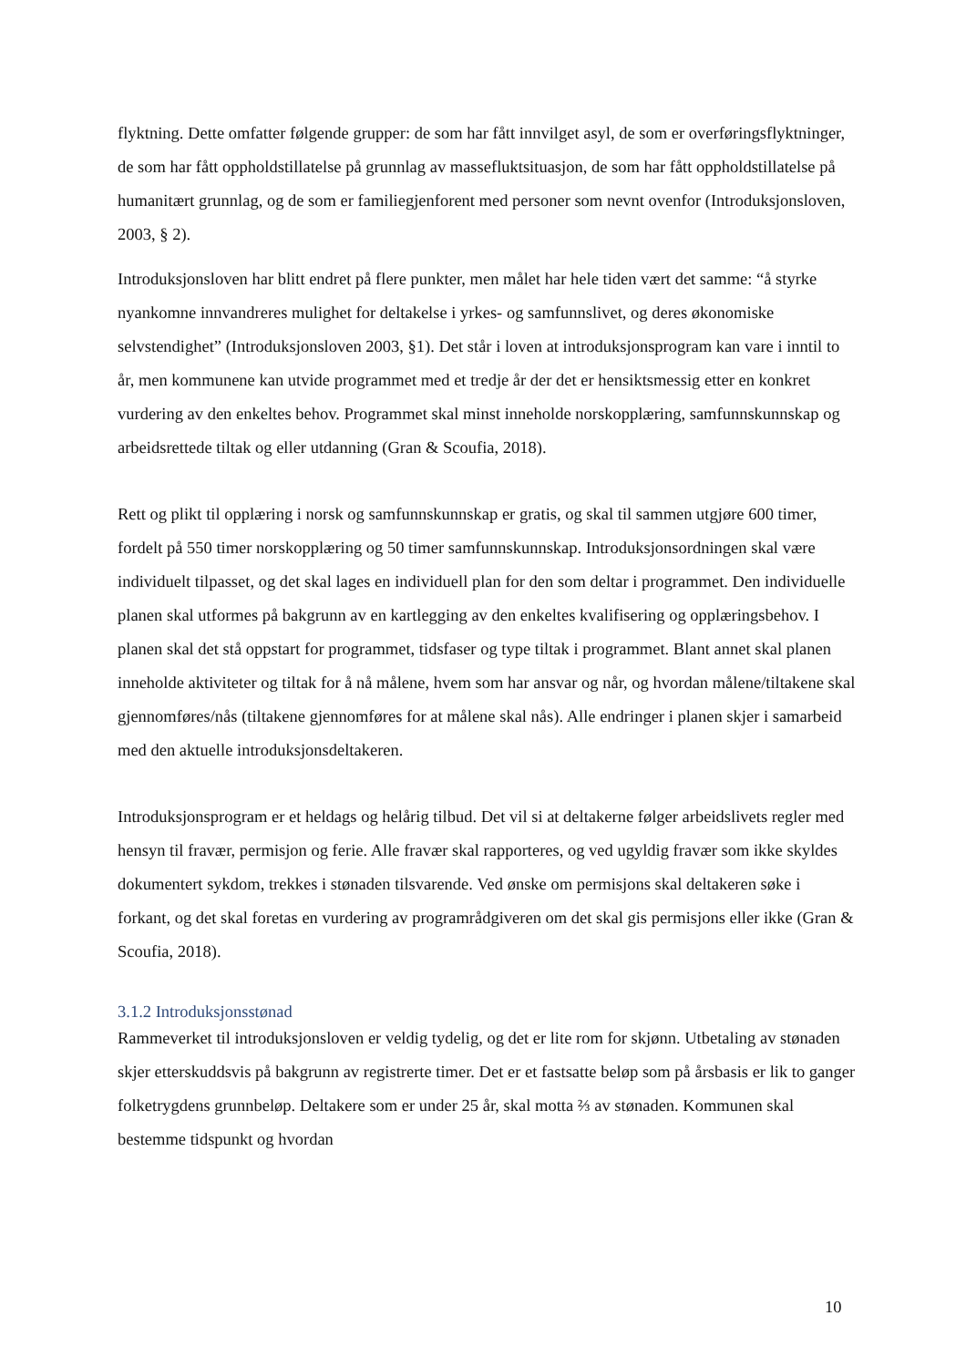flyktning. Dette omfatter følgende grupper: de som har fått innvilget asyl, de som er overføringsflyktninger, de som har fått oppholdstillatelse på grunnlag av massefluktsituasjon, de som har fått oppholdstillatelse på humanitært grunnlag, og de som er familiegjenforent med personer som nevnt ovenfor (Introduksjonsloven, 2003, § 2).
Introduksjonsloven har blitt endret på flere punkter, men målet har hele tiden vært det samme: “å styrke nyankomne innvandreres mulighet for deltakelse i yrkes- og samfunnslivet, og deres økonomiske selvstendighet” (Introduksjonsloven 2003, §1). Det står i loven at introduksjonsprogram kan vare i inntil to år, men kommunene kan utvide programmet med et tredje år der det er hensiktsmessig etter en konkret vurdering av den enkeltes behov. Programmet skal minst inneholde norskopplæring, samfunnskunnskap og arbeidsrettede tiltak og eller utdanning (Gran & Scoufia, 2018).
Rett og plikt til opplæring i norsk og samfunnskunnskap er gratis, og skal til sammen utgjøre 600 timer, fordelt på 550 timer norskopplæring og 50 timer samfunnskunnskap. Introduksjonsordningen skal være individuelt tilpasset, og det skal lages en individuell plan for den som deltar i programmet. Den individuelle planen skal utformes på bakgrunn av en kartlegging av den enkeltes kvalifisering og opplæringsbehov. I planen skal det stå oppstart for programmet, tidsfaser og type tiltak i programmet. Blant annet skal planen inneholde aktiviteter og tiltak for å nå målene, hvem som har ansvar og når, og hvordan målene/tiltakene skal gjennomføres/nås (tiltakene gjennomføres for at målene skal nås). Alle endringer i planen skjer i samarbeid med den aktuelle introduksjonsdeltakeren.
Introduksjonsprogram er et heldags og helårig tilbud. Det vil si at deltakerne følger arbeidslivets regler med hensyn til fravær, permisjon og ferie. Alle fravær skal rapporteres, og ved ugyldig fravær som ikke skyldes dokumentert sykdom, trekkes i stønaden tilsvarende. Ved ønske om permisjons skal deltakeren søke i forkant, og det skal foretas en vurdering av programrådgiveren om det skal gis permisjons eller ikke (Gran & Scoufia, 2018).
3.1.2 Introduksjonsstønad
Rammeverket til introduksjonsloven er veldig tydelig, og det er lite rom for skjønn. Utbetaling av stønaden skjer etterskuddsvis på bakgrunn av registrerte timer. Det er et fastsatte beløp som på årsbasis er lik to ganger folketrygdens grunnbeløp. Deltakere som er under 25 år, skal motta ⅔ av stønaden. Kommunen skal bestemme tidspunkt og hvordan
10